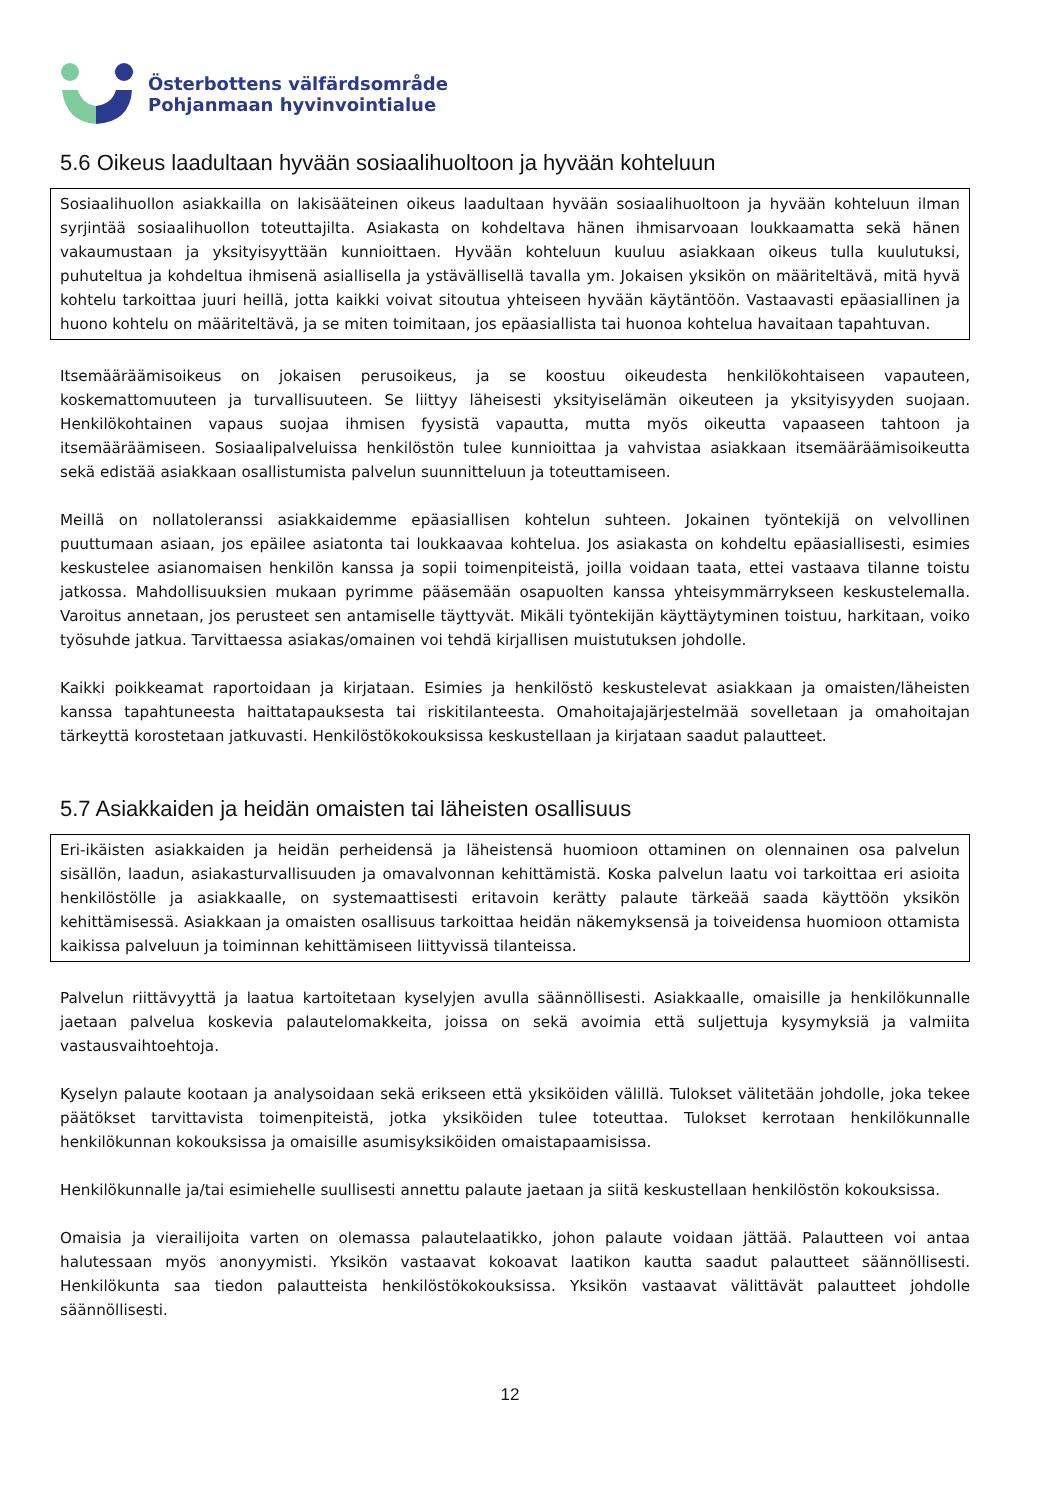Österbottens välfärdsområde
Pohjanmaan hyvinvointialue
5.6 Oikeus laadultaan hyvään sosiaalihuoltoon ja hyvään kohteluun
Sosiaalihuollon asiakkailla on lakisääteinen oikeus laadultaan hyvään sosiaalihuoltoon ja hyvään kohteluun ilman syrjintää sosiaalihuollon toteuttajilta. Asiakasta on kohdeltava hänen ihmisarvoaan loukkaamatta sekä hänen vakaumustaan ja yksityisyyttään kunnioittaen. Hyvään kohteluun kuuluu asiakkaan oikeus tulla kuulutuksi, puhuteltua ja kohdeltua ihmisenä asiallisella ja ystävällisellä tavalla ym. Jokaisen yksikön on määriteltävä, mitä hyvä kohtelu tarkoittaa juuri heillä, jotta kaikki voivat sitoutua yhteiseen hyvään käytäntöön. Vastaavasti epäasiallinen ja huono kohtelu on määriteltävä, ja se miten toimitaan, jos epäasiallista tai huonoa kohtelua havaitaan tapahtuvan.
Itsemääräämisoikeus on jokaisen perusoikeus, ja se koostuu oikeudesta henkilökohtaiseen vapauteen, koskemattomuuteen ja turvallisuuteen. Se liittyy läheisesti yksityiselämän oikeuteen ja yksityisyyden suojaan. Henkilökohtainen vapaus suojaa ihmisen fyysistä vapautta, mutta myös oikeutta vapaaseen tahtoon ja itsemääräämiseen. Sosiaalipalveluissa henkilöstön tulee kunnioittaa ja vahvistaa asiakkaan itsemääräämisoikeutta sekä edistää asiakkaan osallistumista palvelun suunnitteluun ja toteuttamiseen.
Meillä on nollatoleranssi asiakkaidemme epäasiallisen kohtelun suhteen. Jokainen työntekijä on velvollinen puuttumaan asiaan, jos epäilee asiatonta tai loukkaavaa kohtelua. Jos asiakasta on kohdeltu epäasiallisesti, esimies keskustelee asianomaisen henkilön kanssa ja sopii toimenpiteistä, joilla voidaan taata, ettei vastaava tilanne toistu jatkossa. Mahdollisuuksien mukaan pyrimme pääsemään osapuolten kanssa yhteisymmärrykseen keskustelemalla. Varoitus annetaan, jos perusteet sen antamiselle täyttyvät. Mikäli työntekijän käyttäytyminen toistuu, harkitaan, voiko työsuhde jatkua. Tarvittaessa asiakas/omainen voi tehdä kirjallisen muistutuksen johdolle.
Kaikki poikkeamat raportoidaan ja kirjataan. Esimies ja henkilöstö keskustelevat asiakkaan ja omaisten/läheisten kanssa tapahtuneesta haittatapauksesta tai riskitilanteesta. Omahoitajajärjestelmää sovelletaan ja omahoitajan tärkeyttä korostetaan jatkuvasti. Henkilöstökokouksissa keskustellaan ja kirjataan saadut palautteet.
5.7 Asiakkaiden ja heidän omaisten tai läheisten osallisuus
Eri-ikäisten asiakkaiden ja heidän perheidensä ja läheistensä huomioon ottaminen on olennainen osa palvelun sisällön, laadun, asiakasturvallisuuden ja omavalvonnan kehittämistä. Koska palvelun laatu voi tarkoittaa eri asioita henkilöstölle ja asiakkaalle, on systemaattisesti eritavoin kerätty palaute tärkeää saada käyttöön yksikön kehittämisessä. Asiakkaan ja omaisten osallisuus tarkoittaa heidän näkemyksensä ja toiveidensa huomioon ottamista kaikissa palveluun ja toiminnan kehittämiseen liittyvissä tilanteissa.
Palvelun riittävyyttä ja laatua kartoitetaan kyselyjen avulla säännöllisesti. Asiakkaalle, omaisille ja henkilökunnalle jaetaan palvelua koskevia palautelomakkeita, joissa on sekä avoimia että suljettuja kysymyksiä ja valmiita vastausvaihtoehtoja.
Kyselyn palaute kootaan ja analysoidaan sekä erikseen että yksiköiden välillä. Tulokset välitetään johdolle, joka tekee päätökset tarvittavista toimenpiteistä, jotka yksiköiden tulee toteuttaa. Tulokset kerrotaan henkilökunnalle henkilökunnan kokouksissa ja omaisille asumisyksiköiden omaistapaamisissa.
Henkilökunnalle ja/tai esimiehelle suullisesti annettu palaute jaetaan ja siitä keskustellaan henkilöstön kokouksissa.
Omaisia ja vierailijoita varten on olemassa palautelaatikko, johon palaute voidaan jättää. Palautteen voi antaa halutessaan myös anonyymisti. Yksikön vastaavat kokoavat laatikon kautta saadut palautteet säännöllisesti. Henkilökunta saa tiedon palautteista henkilöstökokouksissa. Yksikön vastaavat välittävät palautteet johdolle säännöllisesti.
12